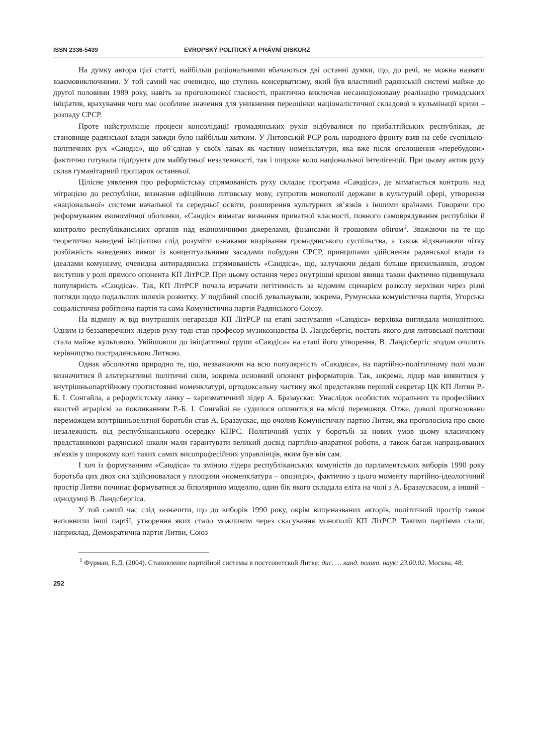ISSN 2336-5439 EVROPSKÝ POLITICKÝ A PRÁVNÍ DISKURZ
На думку автора цієї статті, найбільш раціональними вбачаються дві останні думки, що, до речі, не можна назвати взаємовиключними. У той самий час очевидно, що ступень консерватизму, який був властивий радянській системі майже до другої половини 1989 року, навіть за проголошеної гласності, практично виключав несанкціоновану реалізацію громадських ініціатив, врахування чого має особливе значення для уникнення переоцінки націоналістичної складової в кульмінації кризи – розпаду СРСР.
Проте найстрімкіше процеси консолідації громадянських рухів відбувалися по прибалтійських республіках, де становище радянської влади завжди було найбільш хитким. У Литовській РСР роль народного фронту взяв на себе суспільно-політичних рух «Саюдіс», що об’єднав у своїх лавах як частину номенклатури, яка вже після оголошення «перебудови» фактично готувала підґрунтя для майбутньої незалежності, так і широке коло національної інтелігенції. При цьому актив руху склав гуманітарний прошарок останньої.
Цілісне уявлення про реформістську спрямованість руху складає програма «Саюдіса», де вимагається контроль над міграцією до республіки, визнання офіційною литовську мову, супротив монополії держави в культурній сфері, утворення «національної» системи начальної та середньої освіти, розширення культурних зв’язків з іншими країнами. Говорячи про реформування економічної оболонки, «Саюдіс» вимагає визнання приватної власності, повного самоврядування республіки й контролю республіканських органів над економічними джерелами, фінансами й грошовим обігом<sup>1</sup>. Зважаючи на те що теоретично наведені ініціативи слід розуміти ознаками визрівання громадянського суспільства, а також відзначаючи чітку розбіжність наведених вимог із концептуальними засадами побудови СРСР, принципами здійснення радянської влади та ідеалами комунізму, очевидна антирадянська спрямованість «Саюдіса», що, залучаючи дедалі більше прихильників, згодом виступив у ролі прямого опонента КП ЛітРСР. При цьому остання через внутрішні кризові явища також фактично підвищувала популярність «Саюдіса». Так, КП ЛітРСР почала втрачати легітимність за відомим сценарієм розколу верхівки через різні погляди щодо подальших шляхів розвитку. У подібний спосіб девальвували, зокрема, Румунська комуністична партія, Угорська соціалістична робітнича партія та сама Комуністична партія Радянського Союзу.
На відміну ж від внутрішніх негараздів КП ЛітРСР на етапі заснування «Саюдіса» верхівка виглядала монолітною. Одним із беззаперечних лідерів руху тоді став професор музикознавства В. Ландсбергіс, постать якого для литовської політики стала майже культовою. Увійшовши до ініціативної групи «Саюдіса» на етапі його утворення, В. Ландсбергіс згодом очолить керівництво пострадянською Литвою.
Однак абсолютно природно те, що, незважаючи на всю популярність «Саюдиса», на партійно-політичному полі мали визначитися й альтернативні політичні сили, зокрема основний опонент реформаторів. Так, зокрема, лідер мав виявитися у внутрішньопартійному протистоянні номенклатурі, ортодоксальну частину якої представляв перший секретар ЦК КП Литви Р.-Б. І. Сонгайла, а реформістську ланку – харизматичний лідер А. Бразаускас. Унаслідок особистих моральних та професійних якостей аграрієві за покликанням Р.-Б. І. Сонгайлі не судилося опинитися на місці переможця. Отже, доволі прогнозовано переможцем внутрішньоелітної боротьби став А. Бразаускас, що очолив Комуністичну партію Литви, яка проголосила про свою незалежність від республіканського осередку КПРС. Політичний успіх у боротьбі за нових умов цьому класичному представникові радянської школи мали гарантувати великий досвід партійно-апаратної роботи, а також багаж напрацьованих зв'язків у широкому колі таких самих висопрофесійних управлінців, яким був він сам.
І хоч із формуванням «Саюдіса» та зміною лідера республіканських комуністів до парламентських виборів 1990 року боротьба цих двох сил здійснювалася у площини «номенклатура – опозиція», фактично з цього моменту партійно-ідеологічний простір Литви починає формуватися за біполярною моделлю, один бік якого складала еліта на чолі з А. Бразаускасом, а інший – однодумці В. Ландсбергіса.
У той самий час слід зазначити, що до виборів 1990 року, окрім вищеназваних акторів, політичний простір також наповнили інші партії, утворення яких стало можливим через скасування монополії КП ЛітРСР. Такими партіями стали, наприклад, Демократична партія Литви, Союз
<sup>1</sup> Фурман, Е.Д. (2004). Становление партийной системы в постсоветской Литве: дис. … канд. полит. наук: 23.00.02. Москва, 48.
252